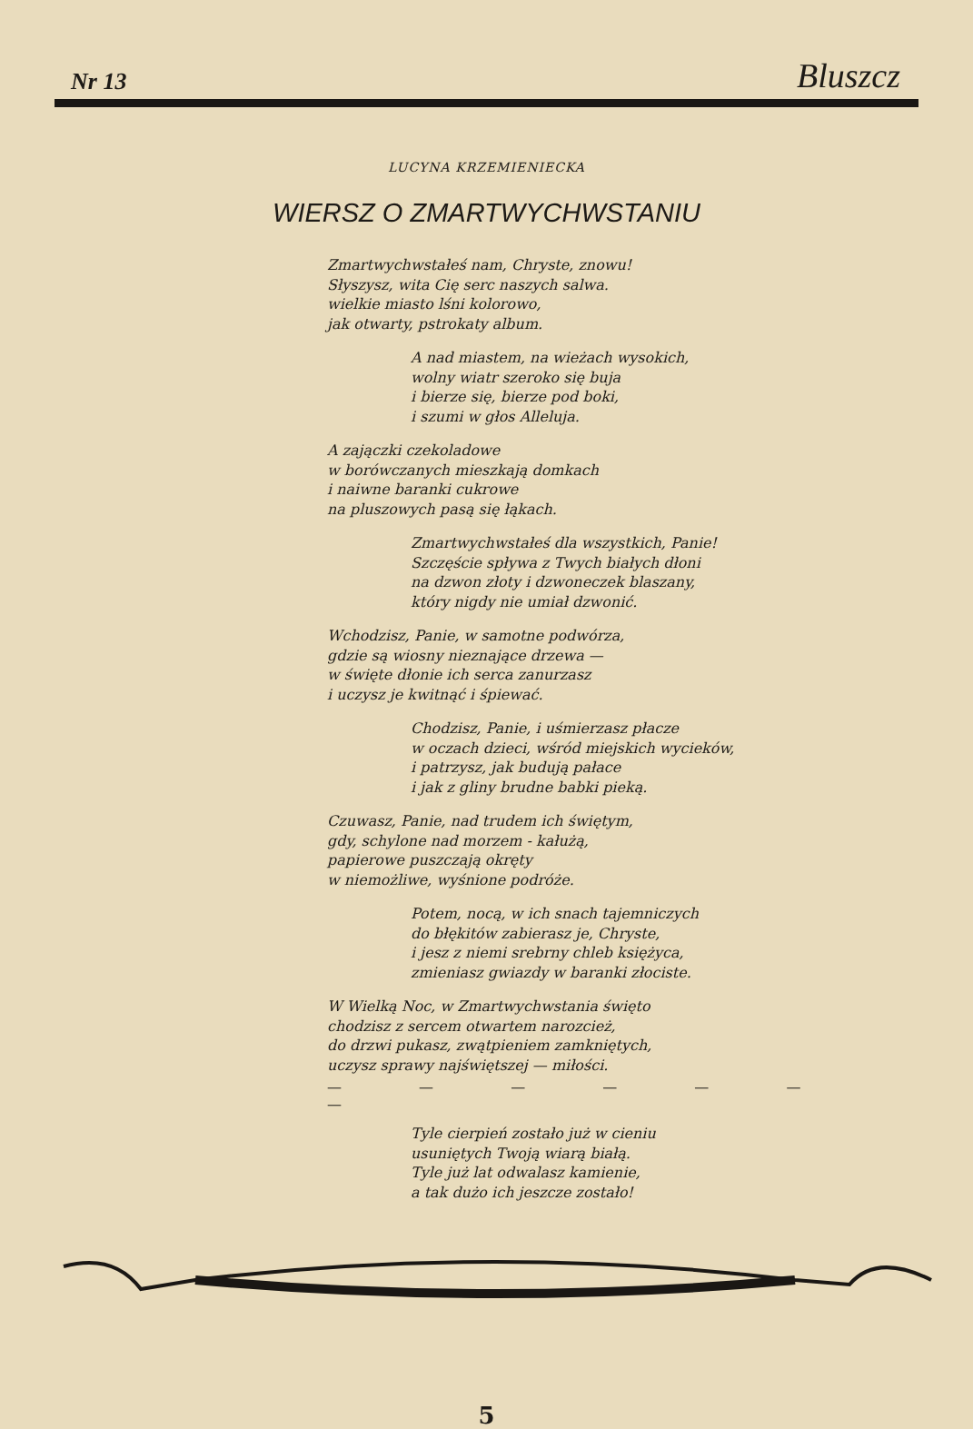Nr 13 Bluszcz
LUCYNA KRZEMIENIECKA
WIERSZ O ZMARTWYCHWSTANIU
Zmartwychwstałeś nam, Chryste, znowu!
Słyszysz, wita Cię serc naszych salwa.
wielkie miasto lśni kolorowo,
jak otwarty, pstrokaty album.
A nad miastem, na wieżach wysokich,
wolny wiatr szeroko się buja
i bierze się, bierze pod boki,
i szumi w głos Alleluja.
A zajączki czekoladowe
w borówczanych mieszkają domkach
i naiwne baranki cukrowe
na pluszowych pasą się łąkach.
Zmartwychwstałeś dla wszystkich, Panie!
Szczęście spływa z Twych białych dłoni
na dzwon złoty i dzwoneczek blaszany,
który nigdy nie umiał dzwonić.
Wchodzisz, Panie, w samotne podwórza,
gdzie są wiosny nieznające drzewa —
w święte dłonie ich serca zanurzasz
i uczysz je kwitnąć i śpiewać.
Chodzisz, Panie, i uśmierzasz płacze
w oczach dzieci, wśród miejskich wycieków,
i patrzysz, jak budują pałace
i jak z gliny brudne babki pieką.
Czuwasz, Panie, nad trudem ich świętym,
gdy, schylone nad morzem - kałużą,
papierowe puszczają okręty
w niemożliwe, wyśnione podróże.
Potem, nocą, w ich snach tajemniczych
do błękitów zabierasz je, Chryste,
i jesz z niemi srebrny chleb księżyca,
zmieniasz gwiazdy w baranki złociste.
W Wielką Noc, w Zmartwychwstania święto
chodzisz z sercem otwartem narozcież,
do drzwi pukasz, zwątpieniem zamkniętych,
uczysz sprawy najświętszej — miłości.
— — — — — — —
Tyle cierpień zostało już w cieniu
usuniętych Twoją wiarą białą.
Tyle już lat odwalasz kamienie,
a tak dużo ich jeszcze zostało!
5